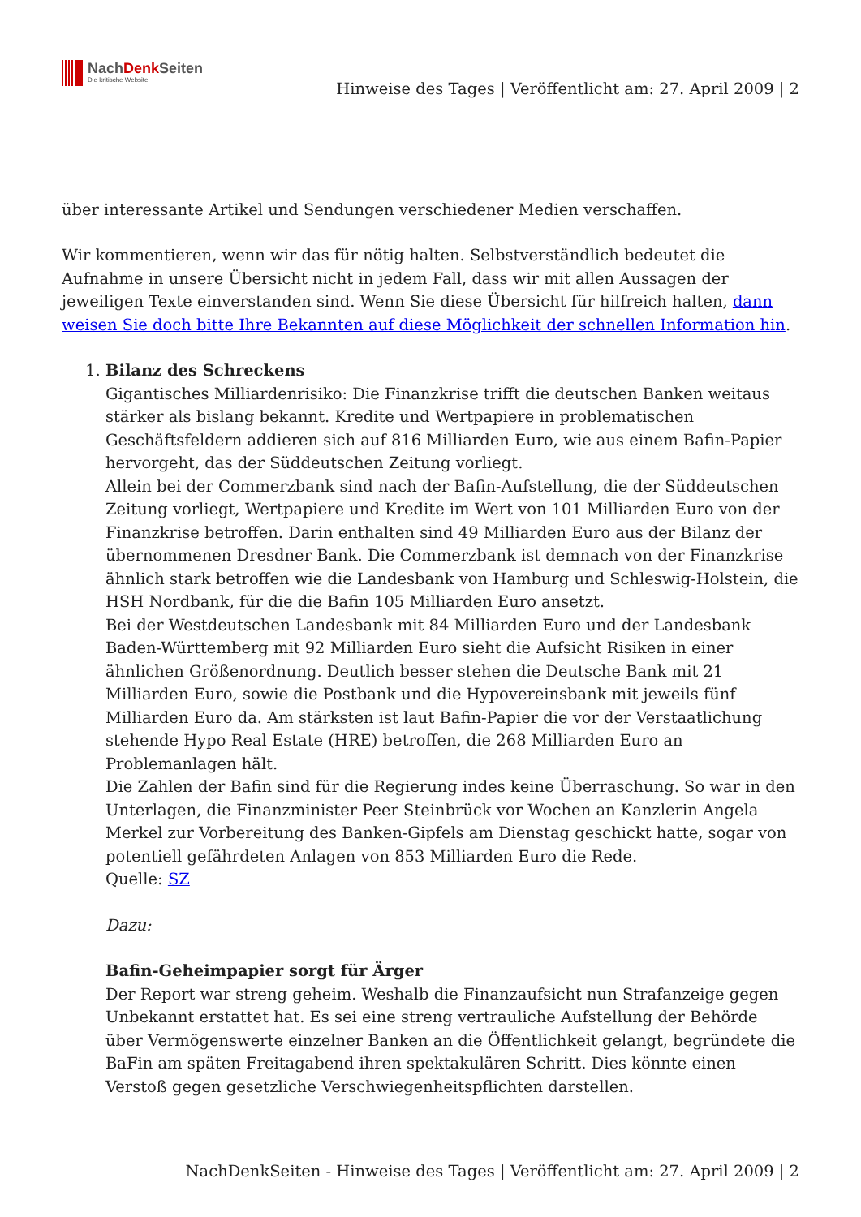NachDenk Seiten
Die kritische Website
Hinweise des Tages | Veröffentlicht am: 27. April 2009 | 2
über interessante Artikel und Sendungen verschiedener Medien verschaffen.
Wir kommentieren, wenn wir das für nötig halten. Selbstverständlich bedeutet die Aufnahme in unsere Übersicht nicht in jedem Fall, dass wir mit allen Aussagen der jeweiligen Texte einverstanden sind. Wenn Sie diese Übersicht für hilfreich halten, dann weisen Sie doch bitte Ihre Bekannten auf diese Möglichkeit der schnellen Information hin.
1. Bilanz des Schreckens
Gigantisches Milliardenrisiko: Die Finanzkrise trifft die deutschen Banken weitaus stärker als bislang bekannt. Kredite und Wertpapiere in problematischen Geschäftsfeldern addieren sich auf 816 Milliarden Euro, wie aus einem Bafin-Papier hervorgeht, das der Süddeutschen Zeitung vorliegt.
Allein bei der Commerzbank sind nach der Bafin-Aufstellung, die der Süddeutschen Zeitung vorliegt, Wertpapiere und Kredite im Wert von 101 Milliarden Euro von der Finanzkrise betroffen. Darin enthalten sind 49 Milliarden Euro aus der Bilanz der übernommenen Dresdner Bank. Die Commerzbank ist demnach von der Finanzkrise ähnlich stark betroffen wie die Landesbank von Hamburg und Schleswig-Holstein, die HSH Nordbank, für die die Bafin 105 Milliarden Euro ansetzt.
Bei der Westdeutschen Landesbank mit 84 Milliarden Euro und der Landesbank Baden-Württemberg mit 92 Milliarden Euro sieht die Aufsicht Risiken in einer ähnlichen Größenordnung. Deutlich besser stehen die Deutsche Bank mit 21 Milliarden Euro, sowie die Postbank und die Hypovereinsbank mit jeweils fünf Milliarden Euro da. Am stärksten ist laut Bafin-Papier die vor der Verstaatlichung stehende Hypo Real Estate (HRE) betroffen, die 268 Milliarden Euro an Problemanlagen hält.
Die Zahlen der Bafin sind für die Regierung indes keine Überraschung. So war in den Unterlagen, die Finanzminister Peer Steinbrück vor Wochen an Kanzlerin Angela Merkel zur Vorbereitung des Banken-Gipfels am Dienstag geschickt hatte, sogar von potentiell gefährdeten Anlagen von 853 Milliarden Euro die Rede.
Quelle: SZ
Dazu:
Bafin-Geheimpapier sorgt für Ärger
Der Report war streng geheim. Weshalb die Finanzaufsicht nun Strafanzeige gegen Unbekannt erstattet hat. Es sei eine streng vertrauliche Aufstellung der Behörde über Vermögenswerte einzelner Banken an die Öffentlichkeit gelangt, begründete die BaFin am späten Freitagabend ihren spektakulären Schritt. Dies könnte einen Verstoß gegen gesetzliche Verschwiegenheitspflichten darstellen.
NachDenkSeiten - Hinweise des Tages | Veröffentlicht am: 27. April 2009 | 2